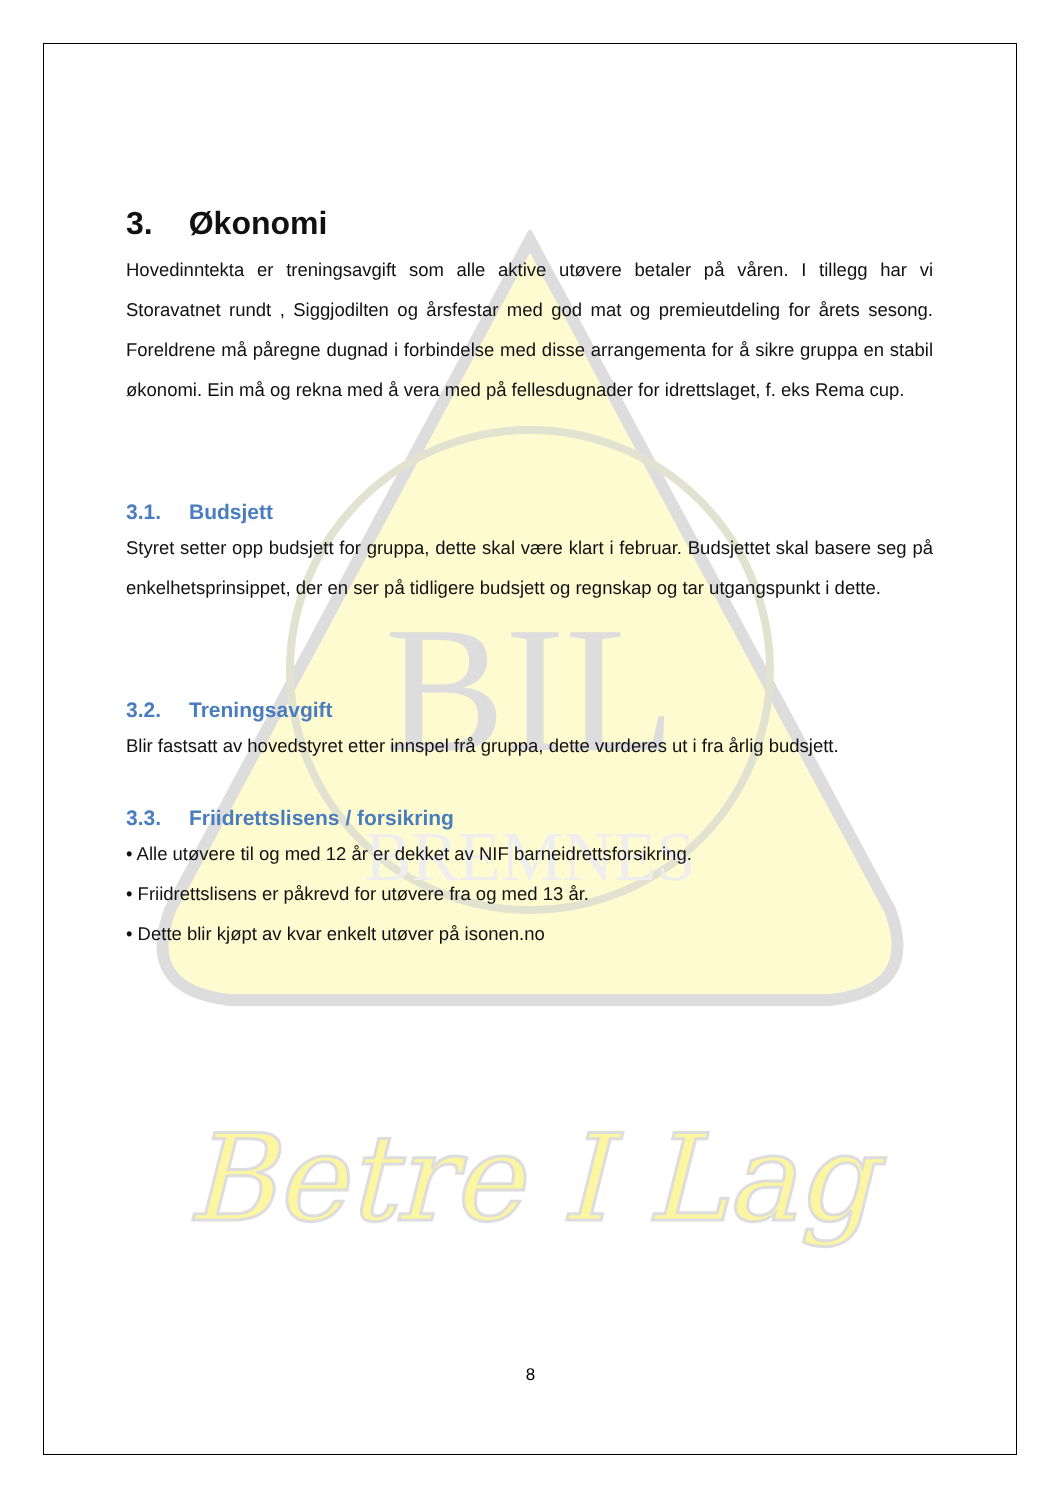BIL
BREMNES
Betre I Lag
3. Økonomi
Hovedinntekta er treningsavgift som alle aktive utøvere betaler på våren. I tillegg har vi Storavatnet rundt , Siggjodilten og årsfestar med god mat og premieutdeling for årets sesong. Foreldrene må påregne dugnad i forbindelse med disse arrangementa for å sikre gruppa en stabil økonomi. Ein må og rekna med å vera med på fellesdugnader for idrettslaget, f. eks Rema cup.
3.1. Budsjett
Styret setter opp budsjett for gruppa, dette skal være klart i februar. Budsjettet skal basere seg på enkelhetsprinsippet, der en ser på tidligere budsjett og regnskap og tar utgangspunkt i dette.
3.2. Treningsavgift
Blir fastsatt av hovedstyret etter innspel frå gruppa, dette vurderes ut i fra årlig budsjett.
3.3. Friidrettslisens / forsikring
• Alle utøvere til og med 12 år er dekket av NIF barneidrettsforsikring.
• Friidrettslisens er påkrevd for utøvere fra og med 13 år.
• Dette blir kjøpt av kvar enkelt utøver på isonen.no
8